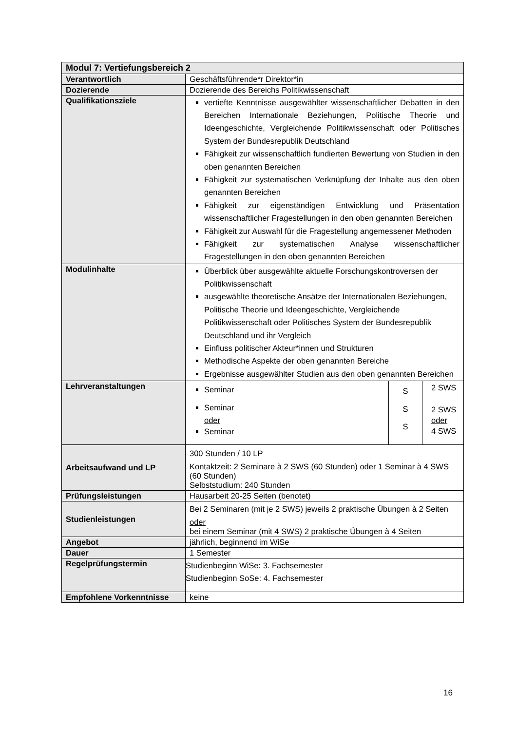| Modul 7: Vertiefungsbereich 2 | |
| Verantwortlich | Geschäftsführende*r Direktor*in |
| Dozierende | Dozierende des Bereichs Politikwissenschaft |
| Qualifikationsziele | vertiefte Kenntnisse ausgewählter wissenschaftlicher Debatten in den Bereichen Internationale Beziehungen, Politische Theorie und Ideengeschichte, Vergleichende Politikwissenschaft oder Politisches System der Bundesrepublik Deutschland Fähigkeit zur wissenschaftlich fundierten Bewertung von Studien in den oben genannten Bereichen Fähigkeit zur systematischen Verknüpfung der Inhalte aus den oben genannten Bereichen Fähigkeit zur eigenständigen Entwicklung und Präsentation wissenschaftlicher Fragestellungen in den oben genannten Bereichen Fähigkeit zur Auswahl für die Fragestellung angemessener Methoden Fähigkeit zur systematischen Analyse wissenschaftlicher Fragestellungen in den oben genannten Bereichen |
| Modulinhalte | Überblick über ausgewählte aktuelle Forschungskontroversen der Politikwissenschaft ausgewählte theoretische Ansätze der Internationalen Beziehungen, Politische Theorie und Ideengeschichte, Vergleichende Politikwissenschaft oder Politisches System der Bundesrepublik Deutschland und ihr Vergleich Einfluss politischer Akteur*innen und Strukturen Methodische Aspekte der oben genannten Bereiche Ergebnisse ausgewählter Studien aus den oben genannten Bereichen |
| Lehrveranstaltungen | / Seminar Seminar oder Seminar / S S S / 2 SWS 2 SWS oder 4 SWS / |
| Arbeitsaufwand und LP | 300 Stunden / 10 LP Kontaktzeit: 2 Seminare à 2 SWS (60 Stunden) oder 1 Seminar à 4 SWS (60 Stunden) Selbststudium: 240 Stunden |
| Prüfungsleistungen | Hausarbeit 20-25 Seiten (benotet) |
| Studienleistungen | Bei 2 Seminaren (mit je 2 SWS) jeweils 2 praktische Übungen à 2 Seiten oder bei einem Seminar (mit 4 SWS) 2 praktische Übungen à 4 Seiten |
| Angebot | jährlich, beginnend im WiSe |
| Dauer | 1 Semester |
| Regelprüfungstermin | Studienbeginn WiSe: 3. Fachsemester Studienbeginn SoSe: 4. Fachsemester |
| Empfohlene Vorkenntnisse | keine |
16